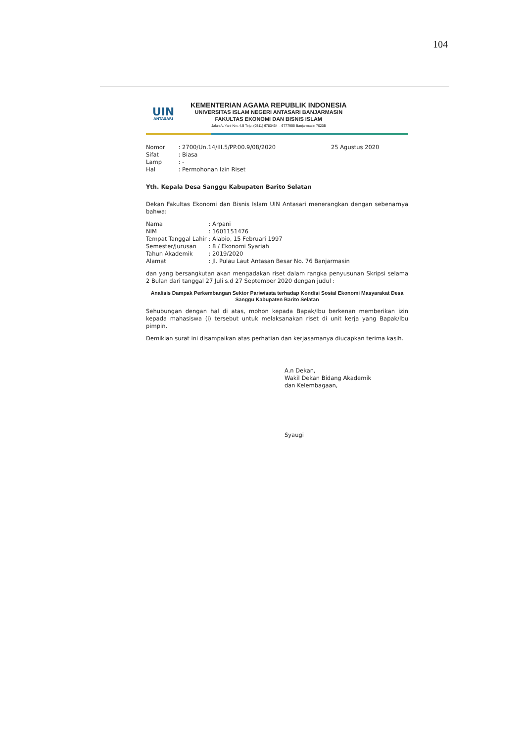104
UIN
ANTASARI
KEMENTERIAN AGAMA REPUBLIK INDONESIA
UNIVERSITAS ISLAM NEGERI ANTASARI BANJARMASIN
FAKULTAS EKONOMI DAN BISNIS ISLAM
Jalan A. Yani Km. 4.5 Telp. (0511) 6783434 – 6777955 Banjarmasin 70235
| Nomor | : 2700/Un.14/III.5/PP.00.9/08/2020 | 25 Agustus 2020 |
| Sifat | : Biasa | |
| Lamp | : - | |
| Hal | : Permohonan Izin Riset | |
Yth. Kepala Desa Sanggu Kabupaten Barito Selatan
Dekan Fakultas Ekonomi dan Bisnis Islam UIN Antasari menerangkan dengan sebenarnya bahwa:
| Nama | : Arpani |
| NIM | : 1601151476 |
| Tempat Tanggal Lahir | : Alabio, 15 Februari 1997 |
| Semester/Jurusan | : 8 / Ekonomi Syariah |
| Tahun Akademik | : 2019/2020 |
| Alamat | : Jl. Pulau Laut Antasan Besar No. 76 Banjarmasin |
dan yang bersangkutan akan mengadakan riset dalam rangka penyusunan Skripsi selama 2 Bulan dari tanggal 27 Juli s.d 27 September 2020 dengan judul :
Analisis Dampak Perkembangan Sektor Pariwisata terhadap Kondisi Sosial Ekonomi Masyarakat Desa Sanggu Kabupaten Barito Selatan
Sehubungan dengan hal di atas, mohon kepada Bapak/Ibu berkenan memberikan izin kepada mahasiswa (i) tersebut untuk melaksanakan riset di unit kerja yang Bapak/Ibu pimpin.
Demikian surat ini disampaikan atas perhatian dan kerjasamanya diucapkan terima kasih.
A.n Dekan,
Wakil Dekan Bidang Akademik
dan Kelembagaan,
Syaugi